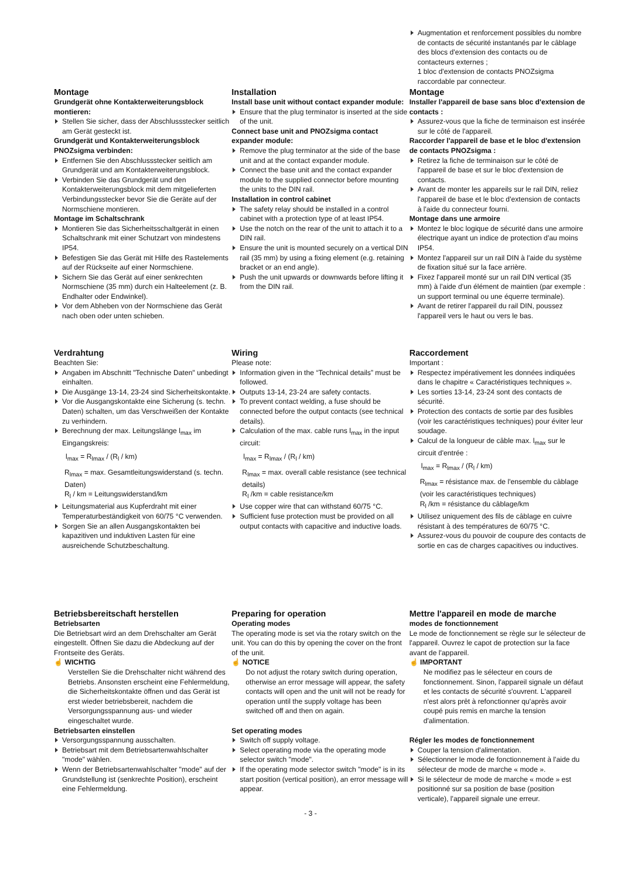Augmentation et renforcement possibles du nombre de contacts de sécurité instantanés par le câblage des blocs d'extension des contacts ou de contacteurs externes ;
1 bloc d'extension de contacts PNOZsigma raccordable par connecteur.
Montage
Grundgerät ohne Kontakterweiterungs­block montieren:
Stellen Sie sicher, dass der Abschlussstecker seitlich am Gerät gesteckt ist.
Grundgerät und Kontakterweiterungsblock PNOZsigma verbinden:
Entfernen Sie den Abschlussstecker seitlich am Grundgerät und am Kontakterweiterungsblock.
Verbinden Sie das Grundgerät und den Kontakterweiterungsblock mit dem mitgelieferten Verbindungsstecker bevor Sie die Geräte auf der Normschiene montieren.
Montage im Schaltschrank
Montieren Sie das Sicherheitsschaltgerät in einen Schaltschrank mit einer Schutzart von mindestens IP54.
Befestigen Sie das Gerät mit Hilfe des Rastelements auf der Rückseite auf einer Normschiene.
Sichern Sie das Gerät auf einer senkrechten Normschiene (35 mm) durch ein Halteelement (z. B. Endhalter oder Endwinkel).
Vor dem Abheben von der Normschiene das Gerät nach oben oder unten schieben.
Installation
Install base unit without contact expander module:
Ensure that the plug terminator is inserted at the side of the unit.
Connect base unit and PNOZsigma contact expander module:
Remove the plug terminator at the side of the base unit and at the contact expander module.
Connect the base unit and the contact expander module to the supplied connector before mounting the units to the DIN rail.
Installation in control cabinet
The safety relay should be installed in a control cabinet with a protection type of at least IP54.
Use the notch on the rear of the unit to attach it to a DIN rail.
Ensure the unit is mounted securely on a vertical DIN rail (35 mm) by using a fixing element (e.g. retaining bracket or an end angle).
Push the unit upwards or downwards before lifting it from the DIN rail.
Montage
Installer l'appareil de base sans bloc d'extension de contacts :
Assurez-vous que la fiche de terminaison est insérée sur le côté de l'appareil.
Raccorder l'appareil de base et le bloc d'extension de contacts PNOZsigma :
Retirez la fiche de terminaison sur le côté de l'appareil de base et sur le bloc d'extension de contacts.
Avant de monter les appareils sur le rail DIN, reliez l'appareil de base et le bloc d'extension de contacts à l'aide du connecteur fourni.
Montage dans une armoire
Montez le bloc logique de sécurité dans une armoire électrique ayant un indice de protection d'au moins IP54.
Montez l'appareil sur un rail DIN à l'aide du système de fixation situé sur la face arrière.
Fixez l'appareil monté sur un rail DIN vertical (35 mm) à l'aide d'un élément de maintien (par exemple : un support terminal ou une équerre terminale).
Avant de retirer l'appareil du rail DIN, poussez l'appareil vers le haut ou vers le bas.
Verdrahtung
Beachten Sie:
Angaben im Abschnitt "Technische Daten" unbedingt einhalten.
Die Ausgänge 13-14, 23-24 sind Sicherheitskontakte.
Vor die Ausgangskontakte eine Sicherung (s. techn. Daten) schalten, um das Verschweißen der Kontakte zu verhindern.
Berechnung der max. Leitungslänge l<sub>max</sub> im Eingangskreis:
l<sub>max</sub> = R<sub>lmax</sub> / (R<sub>l</sub> / km)
R<sub>lmax</sub> = max. Gesamtleitungswiderstand (s. techn. Daten)
R<sub>l</sub> / km = Leitungswiderstand/km
Leitungsmaterial aus Kupferdraht mit einer Temperaturbeständigkeit von 60/75 °C verwenden.
Sorgen Sie an allen Ausgangskontakten bei kapazitiven und induktiven Lasten für eine ausreichende Schutzbeschaltung.
Wiring
Please note:
Information given in the “Technical details” must be followed.
Outputs 13-14, 23-24 are safety contacts.
To prevent contact welding, a fuse should be connected before the output contacts (see technical details).
Calculation of the max. cable runs l<sub>max</sub> in the input circuit:
l<sub>max</sub> = R<sub>lmax</sub> / (R<sub>l</sub> / km)
R<sub>lmax</sub> = max. overall cable resistance (see technical details)
R<sub>l</sub> /km = cable resistance/km
Use copper wire that can withstand 60/75 °C.
Sufficient fuse protection must be provided on all output contacts with capacitive and inductive loads.
Raccordement
Important :
Respectez impérativement les données indiquées dans le chapitre « Caractéristiques techniques ».
Les sorties 13-14, 23-24 sont des contacts de sécurité.
Protection des contacts de sortie par des fusibles (voir les caractéristiques techniques) pour éviter leur soudage.
Calcul de la longueur de câble max. l<sub>max</sub> sur le circuit d'entrée :
l<sub>max</sub> = R<sub>lmax</sub> / (R<sub>l</sub> / km)
R<sub>lmax</sub> = résistance max. de l'ensemble du câblage (voir les caractéristiques techniques)
R<sub>l</sub> /km = résistance du câblage/km
Utilisez uniquement des fils de câblage en cuivre résistant à des températures de 60/75 °C.
Assurez-vous du pouvoir de coupure des contacts de sortie en cas de charges capacitives ou inductives.
Betriebsbereitschaft herstellen
Betriebsarten
Die Betriebsart wird an dem Drehschalter am Gerät eingestellt. Öffnen Sie dazu die Abdeckung auf der Frontseite des Geräts.
☝ WICHTIG
Verstellen Sie die Drehschalter nicht während des Betriebs. Ansonsten erscheint eine Fehlermeldung, die Sicherheitskontakte öffnen und das Gerät ist erst wieder betriebsbereit, nachdem die Versorgungsspannung aus- und wieder eingeschaltet wurde.
Betriebsarten einstellen
Versorgungsspannung ausschalten.
Betriebsart mit dem Betriebsartenwahlschalter "mode" wählen.
Wenn der Betriebsartenwahlschalter "mode" auf der Grundstellung ist (senkrechte Position), erscheint eine Fehlermeldung.
Preparing for operation
Operating modes
The operating mode is set via the rotary switch on the unit. You can do this by opening the cover on the front of the unit.
☝ NOTICE
Do not adjust the rotary switch during operation, otherwise an error message will appear, the safety contacts will open and the unit will not be ready for operation until the supply voltage has been switched off and then on again.
Set operating modes
Switch off supply voltage.
Select operating mode via the operating mode selector switch "mode".
If the operating mode selector switch "mode" is in its start position (vertical position), an error message will appear.
Mettre l'appareil en mode de marche
modes de fonctionnement
Le mode de fonctionnement se règle sur le sélecteur de l'appareil. Ouvrez le capot de protection sur la face avant de l'appareil.
☝ IMPORTANT
Ne modifiez pas le sélecteur en cours de fonctionnement. Sinon, l'appareil signale un défaut et les contacts de sécurité s'ouvrent. L'appareil n'est alors prêt à refonctionner qu'après avoir coupé puis remis en marche la tension d'alimentation.
Régler les modes de fonctionnement
Couper la tension d'alimentation.
Sélectionner le mode de fonctionnement à l'aide du sélecteur de mode de marche « mode ».
Si le sélecteur de mode de marche « mode » est positionné sur sa position de base (position verticale), l'appareil signale une erreur.
- 3 -